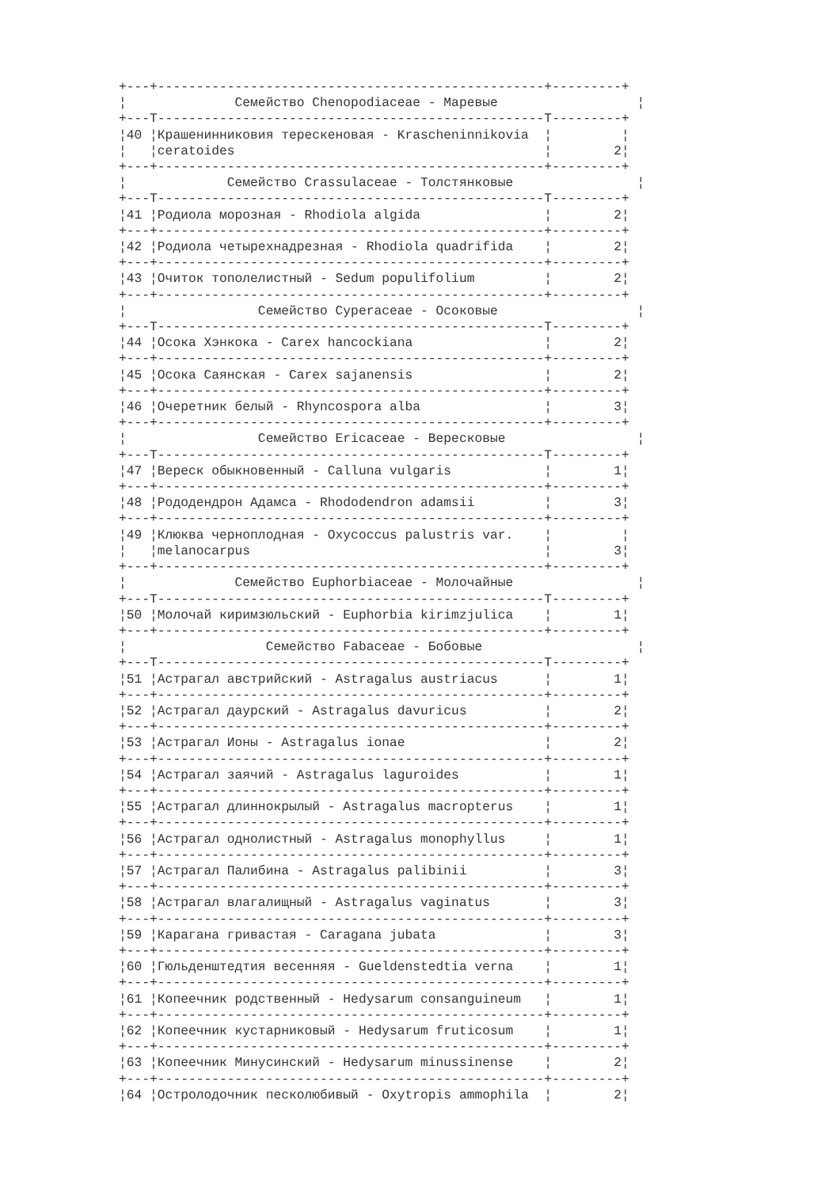+---+--------------------------------------------------+---------+
¦              Семейство Chenopodiaceae - Маревые                  ¦
+---T--------------------------------------------------T---------+
¦40 ¦Крашенинниковия терескеновая - Krascheninnikovia  ¦         ¦
¦   ¦ceratoides                                        ¦        2¦
+---+--------------------------------------------------+---------+
¦             Семейство Crassulaceae - Толстянковые                ¦
+---T--------------------------------------------------T---------+
¦41 ¦Родиола морозная - Rhodiola algida                ¦        2¦
+---+--------------------------------------------------+---------+
¦42 ¦Родиола четырехнадрезная - Rhodiola quadrifida    ¦        2¦
+---+--------------------------------------------------+---------+
¦43 ¦Очиток тополелистный - Sedum populifolium         ¦        2¦
+---+--------------------------------------------------+---------+
¦                 Семейство Cyperaceae - Осоковые                  ¦
+---T--------------------------------------------------T---------+
¦44 ¦Осока Хэнкока - Carex hancockiana                 ¦        2¦
+---+--------------------------------------------------+---------+
¦45 ¦Осока Саянская - Carex sajanensis                 ¦        2¦
+---+--------------------------------------------------+---------+
¦46 ¦Очеретник белый - Rhyncospora alba                ¦        3¦
+---+--------------------------------------------------+---------+
¦                 Семейство Ericaceae - Вересковые                 ¦
+---T--------------------------------------------------T---------+
¦47 ¦Вереск обыкновенный - Calluna vulgaris            ¦        1¦
+---+--------------------------------------------------+---------+
¦48 ¦Рододендрон Адамса - Rhododendron adamsii         ¦        3¦
+---+--------------------------------------------------+---------+
¦49 ¦Клюква черноплодная - Oxycoccus palustris var.    ¦         ¦
¦   ¦melanocarpus                                      ¦        3¦
+---+--------------------------------------------------+---------+
¦              Семейство Euphorbiaceae - Молочайные                ¦
+---T--------------------------------------------------T---------+
¦50 ¦Молочай киримзюльский - Euphorbia kirimzjulica    ¦        1¦
+---+--------------------------------------------------+---------+
¦                  Семейство Fabaceae - Бобовые                    ¦
+---T--------------------------------------------------T---------+
¦51 ¦Астрагал австрийский - Astragalus austriacus      ¦        1¦
+---+--------------------------------------------------+---------+
¦52 ¦Астрагал даурский - Astragalus davuricus          ¦        2¦
+---+--------------------------------------------------+---------+
¦53 ¦Астрагал Ионы - Astragalus ionae                  ¦        2¦
+---+--------------------------------------------------+---------+
¦54 ¦Астрагал заячий - Astragalus laguroides           ¦        1¦
+---+--------------------------------------------------+---------+
¦55 ¦Астрагал длиннокрылый - Astragalus macropterus    ¦        1¦
+---+--------------------------------------------------+---------+
¦56 ¦Астрагал однолистный - Astragalus monophyllus     ¦        1¦
+---+--------------------------------------------------+---------+
¦57 ¦Астрагал Палибина - Astragalus palibinii          ¦        3¦
+---+--------------------------------------------------+---------+
¦58 ¦Астрагал влагалищный - Astragalus vaginatus       ¦        3¦
+---+--------------------------------------------------+---------+
¦59 ¦Карагана гривастая - Caragana jubata              ¦        3¦
+---+--------------------------------------------------+---------+
¦60 ¦Гюльденштедтия весенняя - Gueldenstedtia verna    ¦        1¦
+---+--------------------------------------------------+---------+
¦61 ¦Копеечник родственный - Hedysarum consanguineum   ¦        1¦
+---+--------------------------------------------------+---------+
¦62 ¦Копеечник кустарниковый - Hedysarum fruticosum    ¦        1¦
+---+--------------------------------------------------+---------+
¦63 ¦Копеечник Минусинский - Hedysarum minussinense    ¦        2¦
+---+--------------------------------------------------+---------+
¦64 ¦Остролодочник песколюбивый - Oxytropis ammophila  ¦        2¦